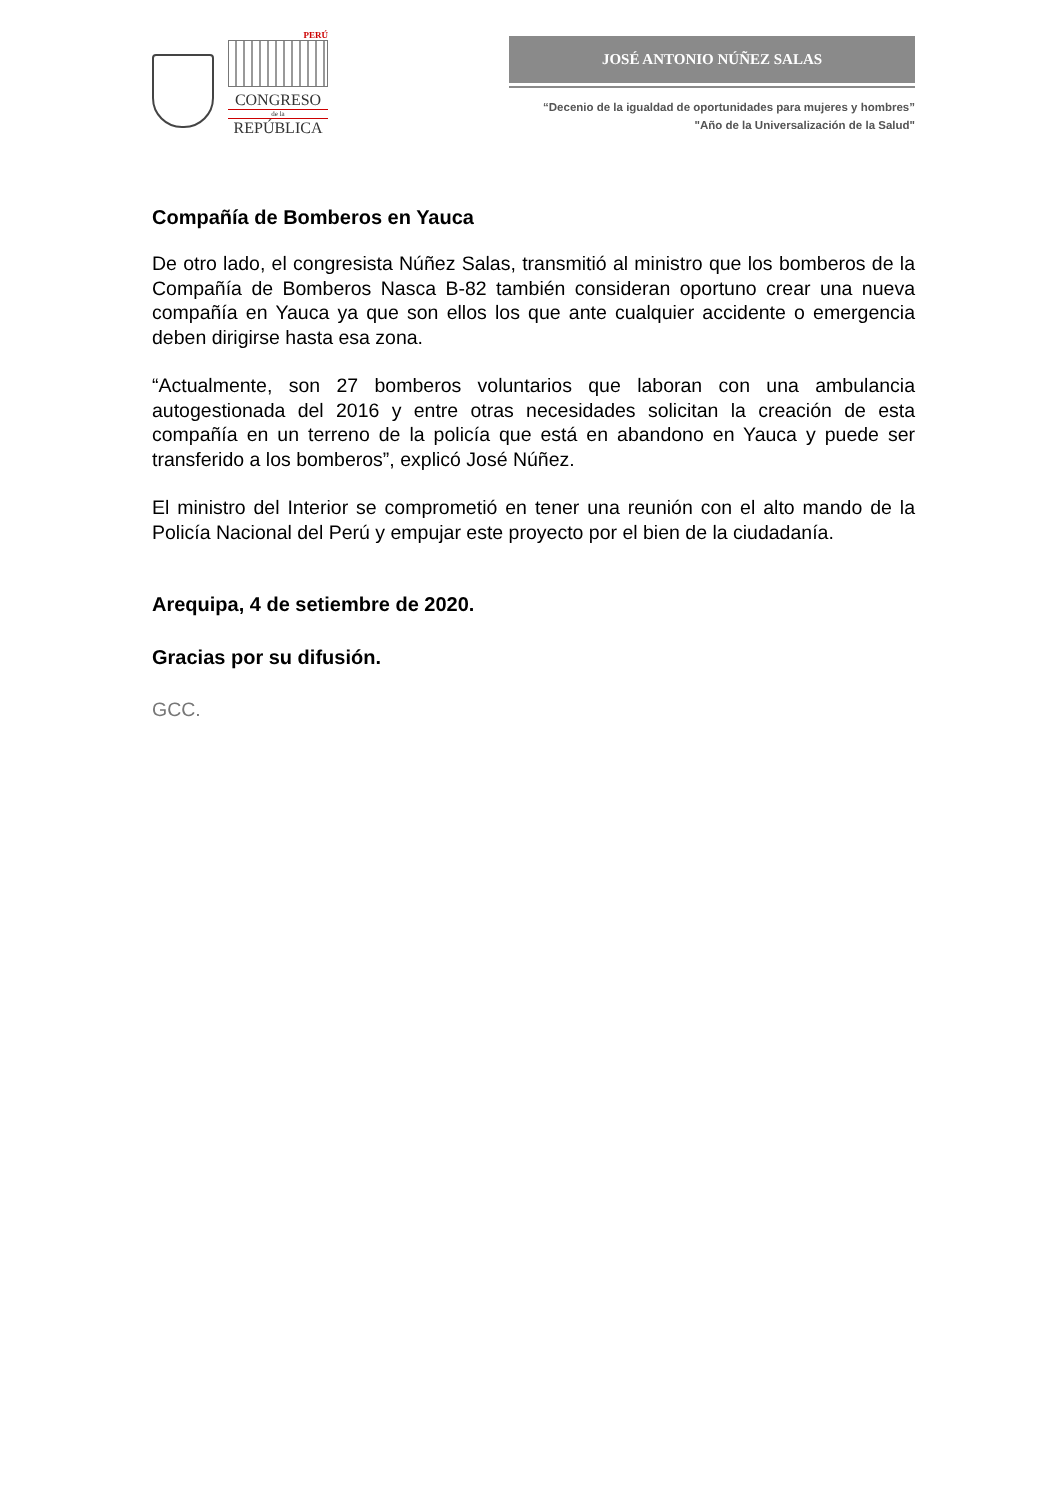PERÚ
CONGRESO
de la
REPÚBLICA
JOSÉ ANTONIO NÚÑEZ SALAS
“Decenio de la igualdad de oportunidades para mujeres y hombres”
"Año de la Universalización de la Salud"
Compañía de Bomberos en Yauca
De otro lado, el congresista Núñez Salas, transmitió al ministro que los bomberos de la Compañía de Bomberos Nasca B-82 también consideran oportuno crear una nueva compañía en Yauca ya que son ellos los que ante cualquier accidente o emergencia deben dirigirse hasta esa zona.
“Actualmente, son 27 bomberos voluntarios que laboran con una ambulancia autogestionada del 2016 y entre otras necesidades solicitan la creación de esta compañía en un terreno de la policía que está en abandono en Yauca y puede ser transferido a los bomberos”, explicó José Núñez.
El ministro del Interior se comprometió en tener una reunión con el alto mando de la Policía Nacional del Perú y empujar este proyecto por el bien de la ciudadanía.
Arequipa, 4 de setiembre de 2020.
Gracias por su difusión.
GCC.